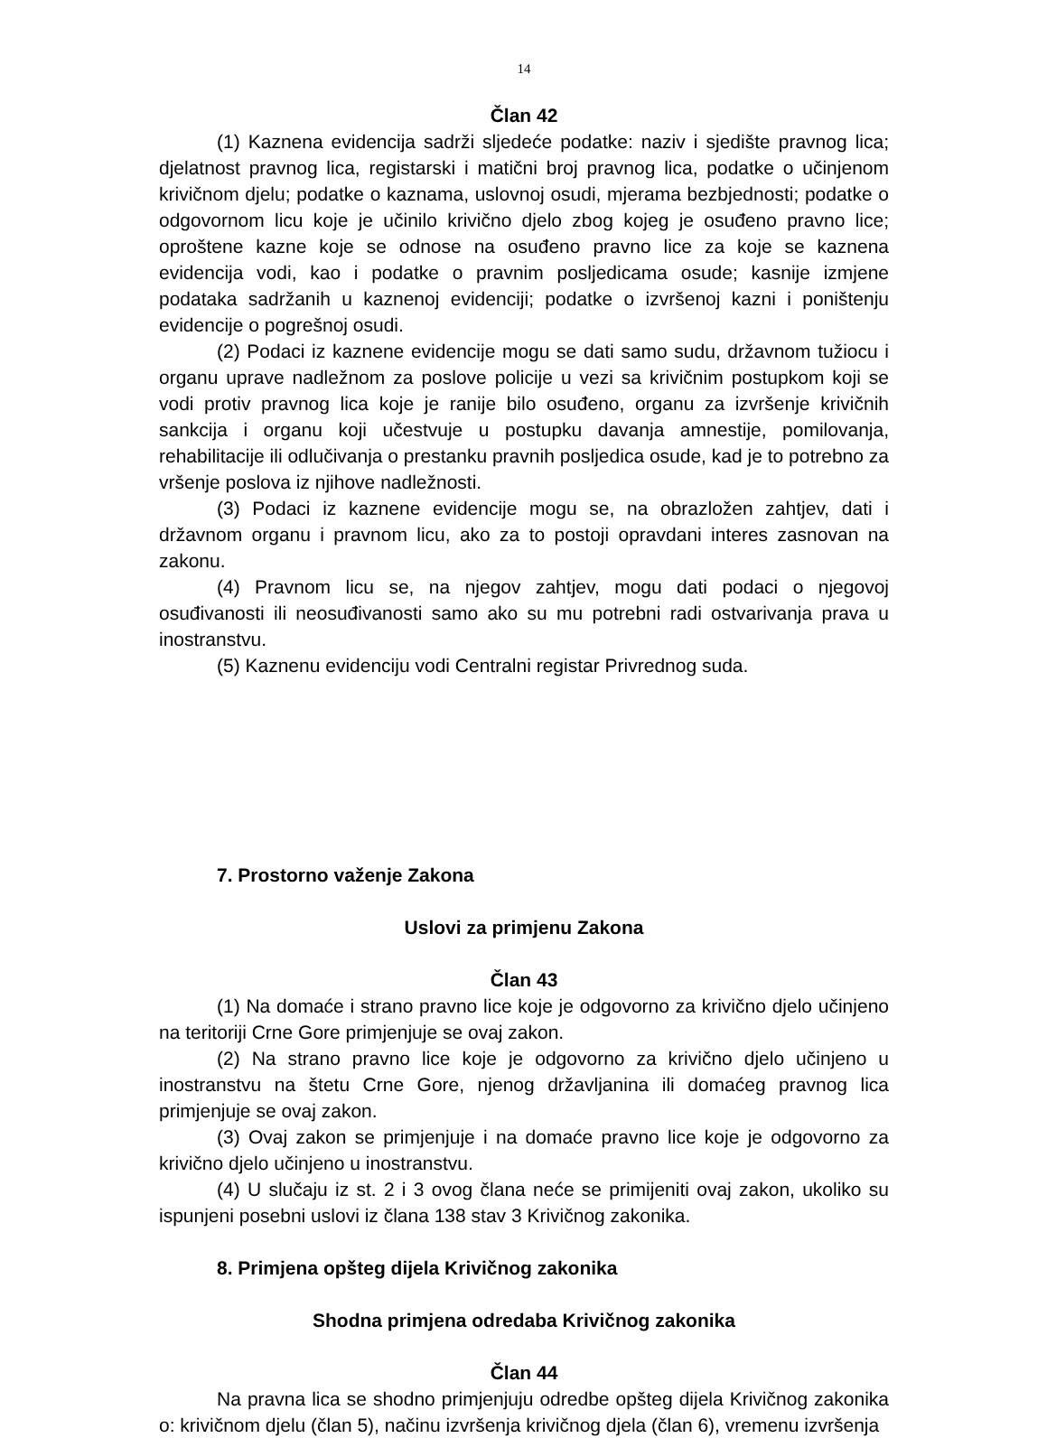14
Član 42
(1) Kaznena evidencija sadrži sljedeće podatke: naziv i sjedište pravnog lica; djelatnost pravnog lica, registarski i matični broj pravnog lica, podatke o učinjenom krivičnom djelu; podatke o kaznama, uslovnoj osudi, mjerama bezbjednosti; podatke o odgovornom licu koje je učinilo krivično djelo zbog kojeg je osuđeno pravno lice; oproštene kazne koje se odnose na osuđeno pravno lice za koje se kaznena evidencija vodi, kao i podatke o pravnim posljedicama osude; kasnije izmjene podataka sadržanih u kaznenoj evidenciji; podatke o izvršenoj kazni i poništenju evidencije o pogrešnoj osudi.
(2) Podaci iz kaznene evidencije mogu se dati samo sudu, državnom tužiocu i organu uprave nadležnom za poslove policije u vezi sa krivičnim postupkom koji se vodi protiv pravnog lica koje je ranije bilo osuđeno, organu za izvršenje krivičnih sankcija i organu koji učestvuje u postupku davanja amnestije, pomilovanja, rehabilitacije ili odlučivanja o prestanku pravnih posljedica osude, kad je to potrebno za vršenje poslova iz njihove nadležnosti.
(3) Podaci iz kaznene evidencije mogu se, na obrazložen zahtjev, dati i državnom organu i pravnom licu, ako za to postoji opravdani interes zasnovan na zakonu.
(4) Pravnom licu se, na njegov zahtjev, mogu dati podaci o njegovoj osuđivanosti ili neosuđivanosti samo ako su mu potrebni radi ostvarivanja prava u inostranstvu.
(5) Kaznenu evidenciju vodi Centralni registar Privrednog suda.
7. Prostorno važenje Zakona
Uslovi za primjenu Zakona
Član 43
(1) Na domaće i strano pravno lice koje je odgovorno za krivično djelo učinjeno na teritoriji Crne Gore primjenjuje se ovaj zakon.
(2) Na strano pravno lice koje je odgovorno za krivično djelo učinjeno u inostranstvu na štetu Crne Gore, njenog državljanina ili domaćeg pravnog lica primjenjuje se ovaj zakon.
(3) Ovaj zakon se primjenjuje i na domaće pravno lice koje je odgovorno za krivično djelo učinjeno u inostranstvu.
(4) U slučaju iz st. 2 i 3 ovog člana neće se primijeniti ovaj zakon, ukoliko su ispunjeni posebni uslovi iz člana 138 stav 3 Krivičnog zakonika.
8. Primjena opšteg dijela Krivičnog zakonika
Shodna primjena odredaba Krivičnog zakonika
Član 44
Na pravna lica se shodno primjenjuju odredbe opšteg dijela Krivičnog zakonika o: krivičnom djelu (član 5), načinu izvršenja krivičnog djela (član 6), vremenu izvršenja